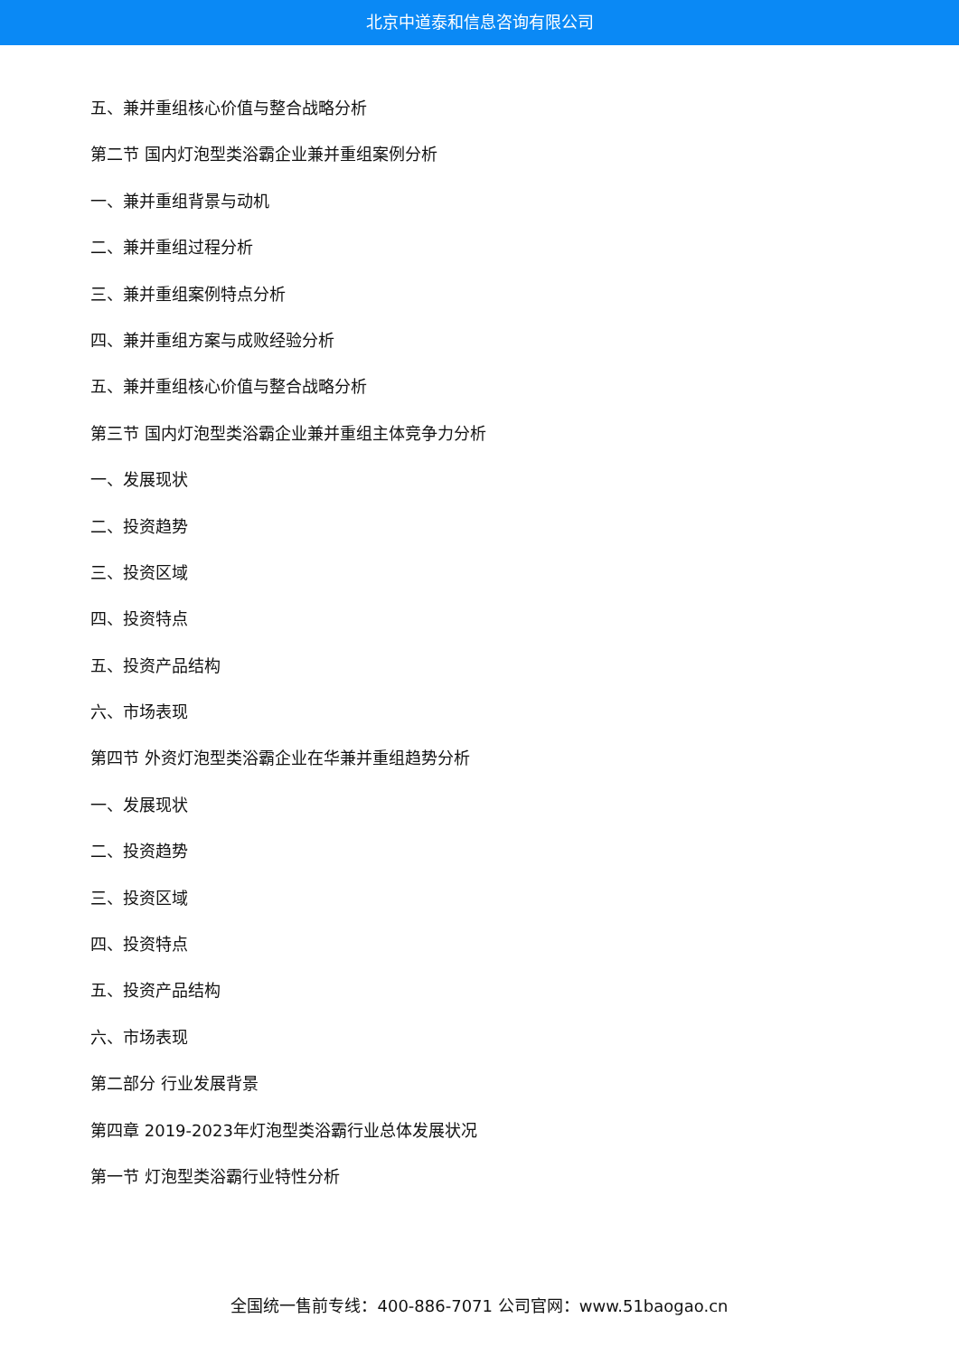北京中道泰和信息咨询有限公司
五、兼并重组核心价值与整合战略分析
第二节 国内灯泡型类浴霸企业兼并重组案例分析
一、兼并重组背景与动机
二、兼并重组过程分析
三、兼并重组案例特点分析
四、兼并重组方案与成败经验分析
五、兼并重组核心价值与整合战略分析
第三节 国内灯泡型类浴霸企业兼并重组主体竞争力分析
一、发展现状
二、投资趋势
三、投资区域
四、投资特点
五、投资产品结构
六、市场表现
第四节 外资灯泡型类浴霸企业在华兼并重组趋势分析
一、发展现状
二、投资趋势
三、投资区域
四、投资特点
五、投资产品结构
六、市场表现
第二部分 行业发展背景
第四章 2019-2023年灯泡型类浴霸行业总体发展状况
第一节 灯泡型类浴霸行业特性分析
全国统一售前专线：400-886-7071 公司官网：www.51baogao.cn